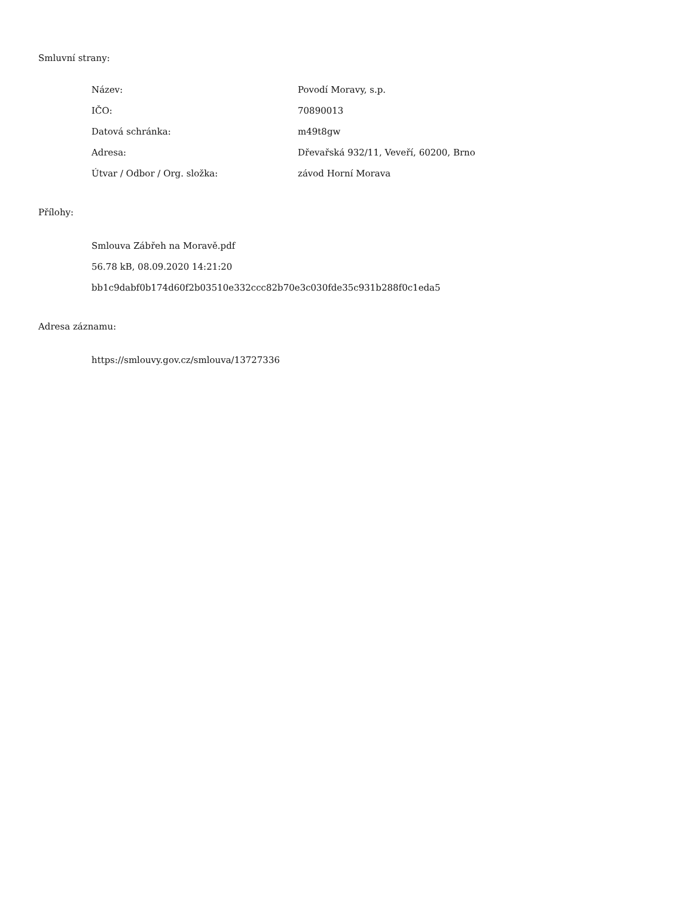Smluvní strany:
| Název: | Povodí Moravy, s.p. |
| IČO: | 70890013 |
| Datová schránka: | m49t8gw |
| Adresa: | Dřevařská 932/11, Veveří, 60200, Brno |
| Útvar / Odbor / Org. složka: | závod Horní Morava |
Přílohy:
Smlouva Zábřeh na Moravě.pdf
56.78 kB, 08.09.2020 14:21:20
bb1c9dabf0b174d60f2b03510e332ccc82b70e3c030fde35c931b288f0c1eda5
Adresa záznamu:
https://smlouvy.gov.cz/smlouva/13727336